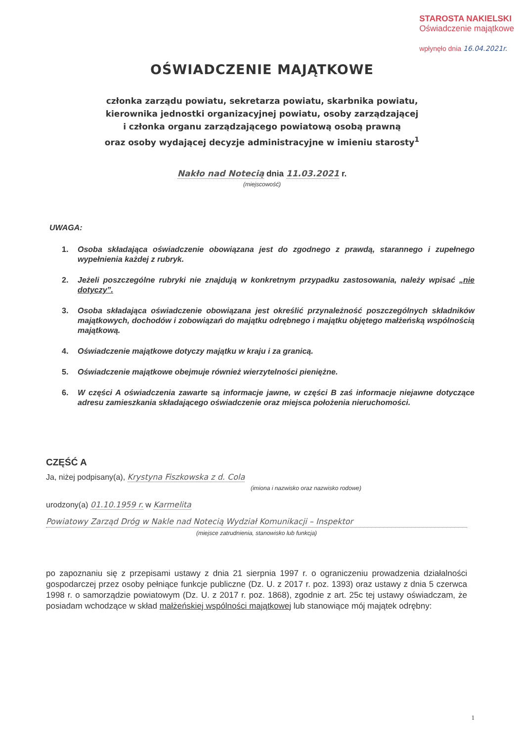STAROSTA NAKIELSKI
Oświadczenie majątkowe
wpłynęło dnia 16.04.2021r.
OŚWIADCZENIE MAJĄTKOWE
członka zarządu powiatu, sekretarza powiatu, skarbnika powiatu,
kierownika jednostki organizacyjnej powiatu, osoby zarządzającej
i członka organu zarządzającego powiatową osobą prawną
oraz osoby wydającej decyzje administracyjne w imieniu starosty<sup>1</sup>
Nakło nad Notecią dnia 11.03.2021 r.
(miejscowość)
UWAGA:
1. Osoba składająca oświadczenie obowiązana jest do zgodnego z prawdą, starannego i zupełnego wypełnienia każdej z rubryk.
2. Jeżeli poszczególne rubryki nie znajdują w konkretnym przypadku zastosowania, należy wpisać „nie dotyczy”.
3. Osoba składająca oświadczenie obowiązana jest określić przynależność poszczególnych składników majątkowych, dochodów i zobowiązań do majątku odrębnego i majątku objętego małżeńską wspólnością majątkową.
4. Oświadczenie majątkowe dotyczy majątku w kraju i za granicą.
5. Oświadczenie majątkowe obejmuje również wierzytelności pieniężne.
6. W części A oświadczenia zawarte są informacje jawne, w części B zaś informacje niejawne dotyczące adresu zamieszkania składającego oświadczenie oraz miejsca położenia nieruchomości.
CZĘŚĆ A
Ja, niżej podpisany(a), Krystyna Fiszkowska z d. Cola
(imiona i nazwisko oraz nazwisko rodowe)
urodzony(a) 01.10.1959 r. w Karmelita
Powiatowy Zarząd Dróg w Nakle nad Notecią Wydział Komunikacji – Inspektor
(miejsce zatrudnienia, stanowisko lub funkcja)
po zapoznaniu się z przepisami ustawy z dnia 21 sierpnia 1997 r. o ograniczeniu prowadzenia działalności gospodarczej przez osoby pełniące funkcje publiczne (Dz. U. z 2017 r. poz. 1393) oraz ustawy z dnia 5 czerwca 1998 r. o samorządzie powiatowym (Dz. U. z 2017 r. poz. 1868), zgodnie z art. 25c tej ustawy oświadczam, że posiadam wchodzące w skład małżeńskiej wspólności majątkowej lub stanowiące mój majątek odrębny:
1